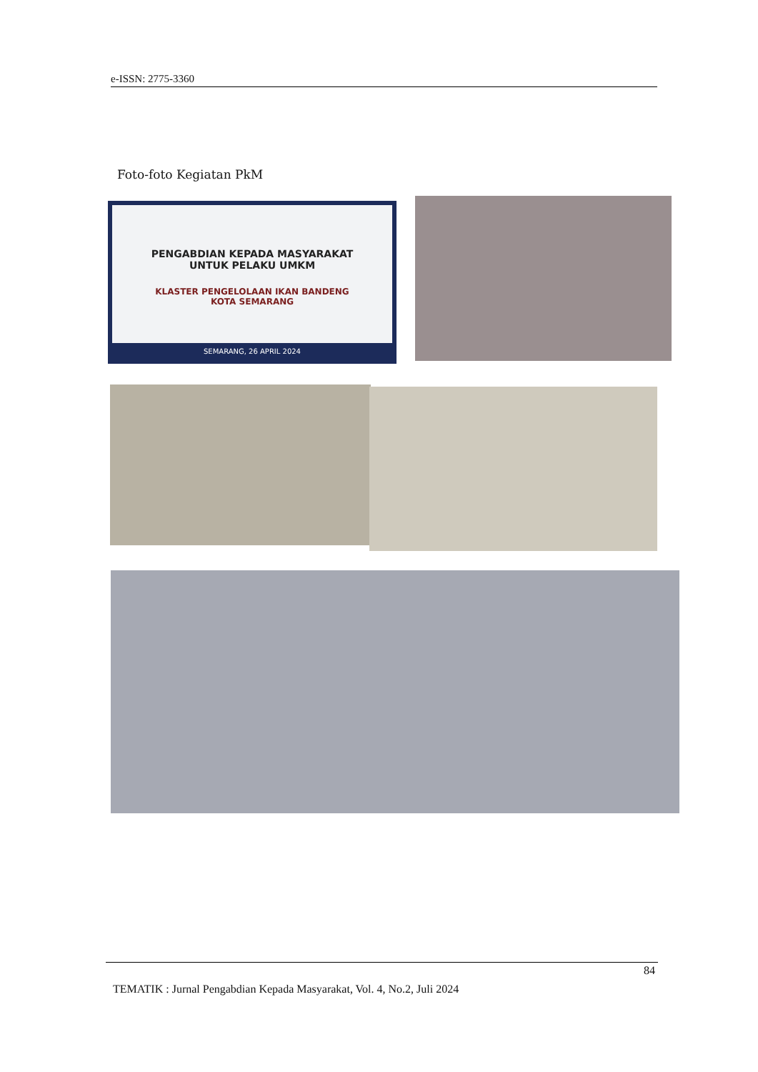e-ISSN: 2775-3360
Foto-foto Kegiatan PkM
PENGABDIAN KEPADA MASYARAKAT
UNTUK PELAKU UMKM
KLASTER PENGELOLAAN IKAN BANDENG
KOTA SEMARANG
SEMARANG, 26 APRIL 2024
84
TEMATIK : Jurnal Pengabdian Kepada Masyarakat, Vol. 4, No.2, Juli 2024